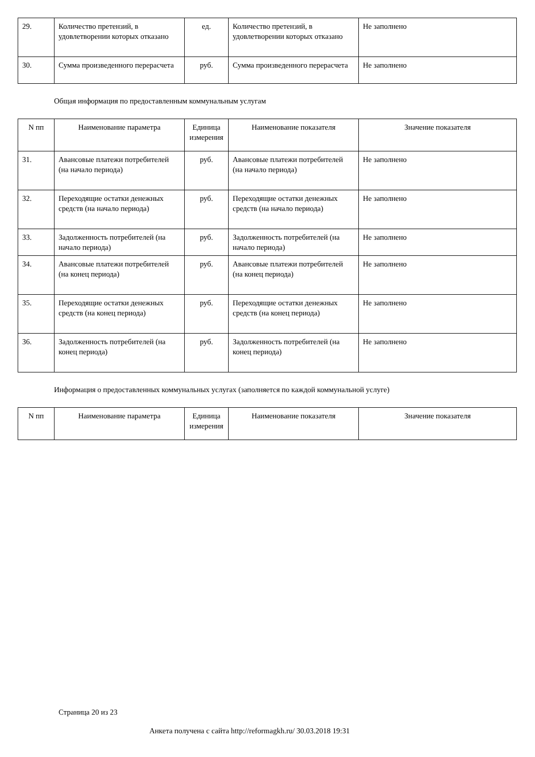| 29. | Количество претензий, в удовлетворении которых отказано | ед. | Количество претензий, в удовлетворении которых отказано | Не заполнено |
| 30. | Сумма произведенного перерасчета | руб. | Сумма произведенного перерасчета | Не заполнено |
Общая информация по предоставленным коммунальным услугам
| N пп | Наименование параметра | Единица измерения | Наименование показателя | Значение показателя |
| --- | --- | --- | --- | --- |
| 31. | Авансовые платежи потребителей (на начало периода) | руб. | Авансовые платежи потребителей (на начало периода) | Не заполнено |
| 32. | Переходящие остатки денежных средств (на начало периода) | руб. | Переходящие остатки денежных средств (на начало периода) | Не заполнено |
| 33. | Задолженность потребителей (на начало периода) | руб. | Задолженность потребителей (на начало периода) | Не заполнено |
| 34. | Авансовые платежи потребителей (на конец периода) | руб. | Авансовые платежи потребителей (на конец периода) | Не заполнено |
| 35. | Переходящие остатки денежных средств (на конец периода) | руб. | Переходящие остатки денежных средств (на конец периода) | Не заполнено |
| 36. | Задолженность потребителей (на конец периода) | руб. | Задолженность потребителей (на конец периода) | Не заполнено |
Информация о предоставленных коммунальных услугах (заполняется по каждой коммунальной услуге)
| N пп | Наименование параметра | Единица измерения | Наименование показателя | Значение показателя |
| --- | --- | --- | --- | --- |
Страница 20 из 23
Анкета получена с сайта http://reformagkh.ru/ 30.03.2018 19:31